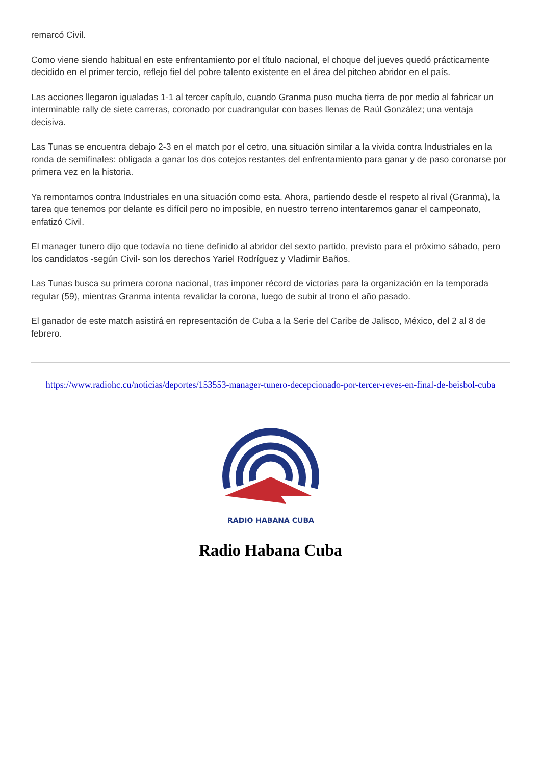remarcó Civil.
Como viene siendo habitual en este enfrentamiento por el título nacional, el choque del jueves quedó prácticamente decidido en el primer tercio, reflejo fiel del pobre talento existente en el área del pitcheo abridor en el país.
Las acciones llegaron igualadas 1-1 al tercer capítulo, cuando Granma puso mucha tierra de por medio al fabricar un interminable rally de siete carreras, coronado por cuadrangular con bases llenas de Raúl González; una ventaja decisiva.
Las Tunas se encuentra debajo 2-3 en el match por el cetro, una situación similar a la vivida contra Industriales en la ronda de semifinales: obligada a ganar los dos cotejos restantes del enfrentamiento para ganar y de paso coronarse por primera vez en la historia.
Ya remontamos contra Industriales en una situación como esta. Ahora, partiendo desde el respeto al rival (Granma), la tarea que tenemos por delante es difícil pero no imposible, en nuestro terreno intentaremos ganar el campeonato, enfatizó Civil.
El manager tunero dijo que todavía no tiene definido al abridor del sexto partido, previsto para el próximo sábado, pero los candidatos -según Civil- son los derechos Yariel Rodríguez y Vladimir Baños.
Las Tunas busca su primera corona nacional, tras imponer récord de victorias para la organización en la temporada regular (59), mientras Granma intenta revalidar la corona, luego de subir al trono el año pasado.
El ganador de este match asistirá en representación de Cuba a la Serie del Caribe de Jalisco, México, del 2 al 8 de febrero.
https://www.radiohc.cu/noticias/deportes/153553-manager-tunero-decepcionado-por-tercer-reves-en-final-de-beisbol-cuba
RADIO HABANA CUBA
Radio Habana Cuba